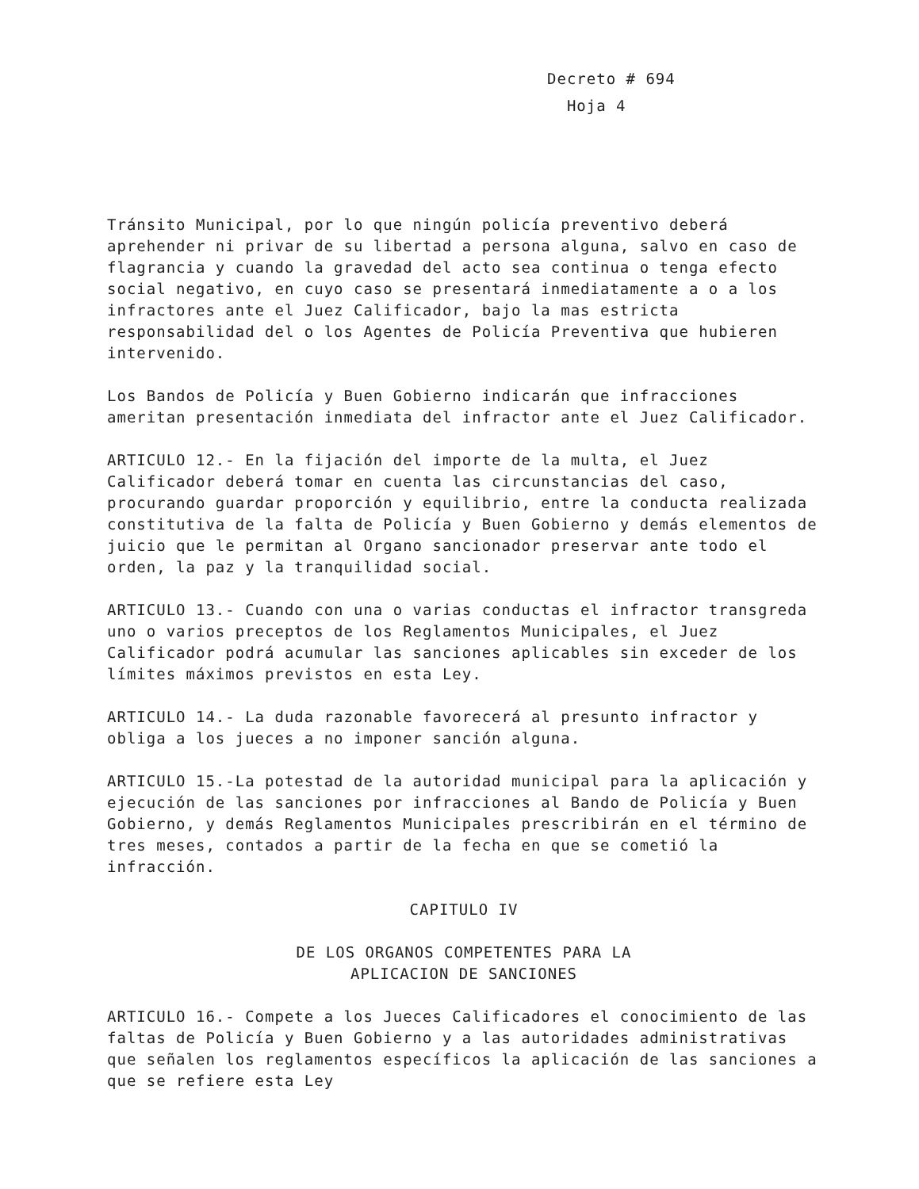Decreto # 694
Hoja 4
Tránsito Municipal, por lo que ningún policía preventivo deberá aprehender ni privar de su libertad a persona alguna, salvo en caso de flagrancia y cuando la gravedad del acto sea continua o tenga efecto social negativo, en cuyo caso se presentará inmediatamente a o a los infractores ante el Juez Calificador, bajo la mas estricta responsabilidad del o los Agentes de Policía Preventiva que hubieren intervenido.
Los Bandos de Policía y Buen Gobierno indicarán que infracciones ameritan presentación inmediata del infractor ante el Juez Calificador.
ARTICULO 12.- En la fijación del importe de la multa, el Juez Calificador deberá tomar en cuenta las circunstancias del caso, procurando guardar proporción y equilibrio, entre la conducta realizada constitutiva de la falta de Policía y Buen Gobierno y demás elementos de juicio que le permitan al Organo sancionador preservar ante todo el orden, la paz y la tranquilidad social.
ARTICULO 13.- Cuando con una o varias conductas el infractor transgreda uno o varios preceptos de los Reglamentos Municipales, el Juez Calificador podrá acumular las sanciones aplicables sin exceder de los límites máximos previstos en esta Ley.
ARTICULO 14.- La duda razonable favorecerá al presunto infractor y obliga a los jueces a no imponer sanción alguna.
ARTICULO 15.-La potestad de la autoridad municipal para la aplicación y ejecución de las sanciones por infracciones al Bando de Policía y Buen Gobierno, y demás Reglamentos Municipales prescribirán en el término de tres meses, contados a partir de la fecha en que se cometió la infracción.
CAPITULO IV
DE LOS ORGANOS COMPETENTES PARA LA
APLICACION DE SANCIONES
ARTICULO 16.- Compete a los Jueces Calificadores el conocimiento de las faltas de Policía y Buen Gobierno y a las autoridades administrativas que señalen los reglamentos específicos la aplicación de las sanciones a que se refiere esta Ley